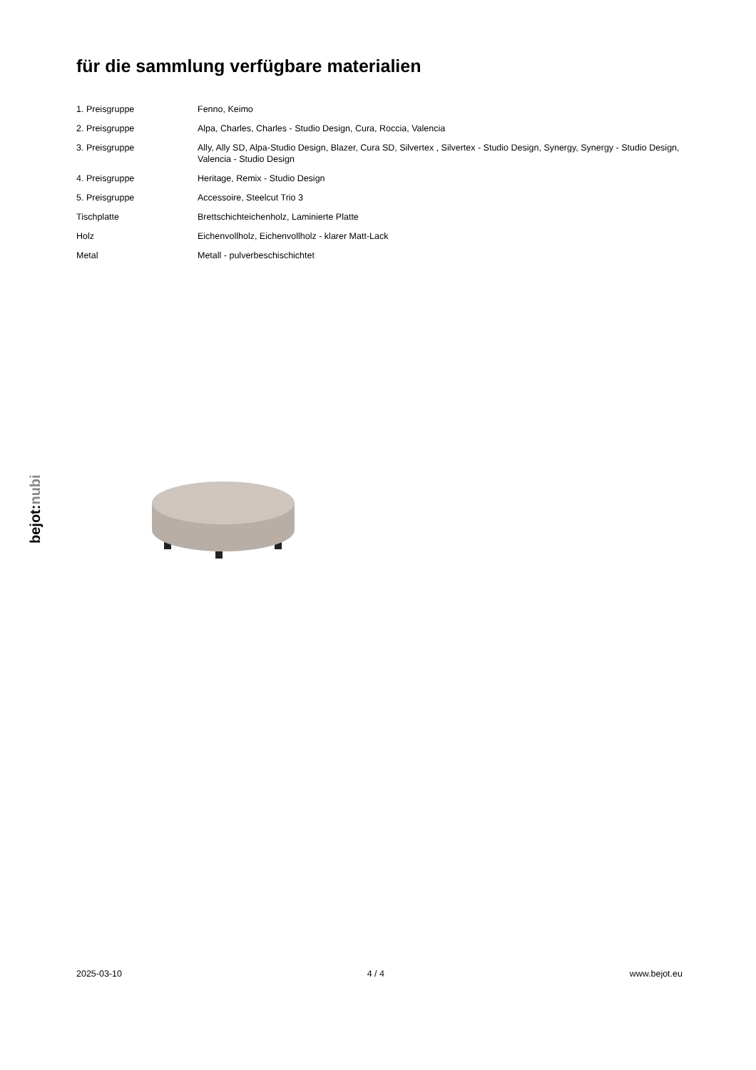für die sammlung verfügbare materialien
| 1. Preisgruppe | Fenno, Keimo |
| 2. Preisgruppe | Alpa, Charles, Charles - Studio Design, Cura, Roccia, Valencia |
| 3. Preisgruppe | Ally, Ally SD, Alpa-Studio Design, Blazer, Cura SD, Silvertex , Silvertex - Studio Design, Synergy, Synergy - Studio Design, Valencia - Studio Design |
| 4. Preisgruppe | Heritage, Remix - Studio Design |
| 5. Preisgruppe | Accessoire, Steelcut Trio 3 |
| Tischplatte | Brettschichteichenholz, Laminierte Platte |
| Holz | Eichenvollholz, Eichenvollholz - klarer Matt-Lack |
| Metal | Metall - pulverbeschischichtet |
bejot:nubi
2025-03-10 4 / 4 www.bejot.eu